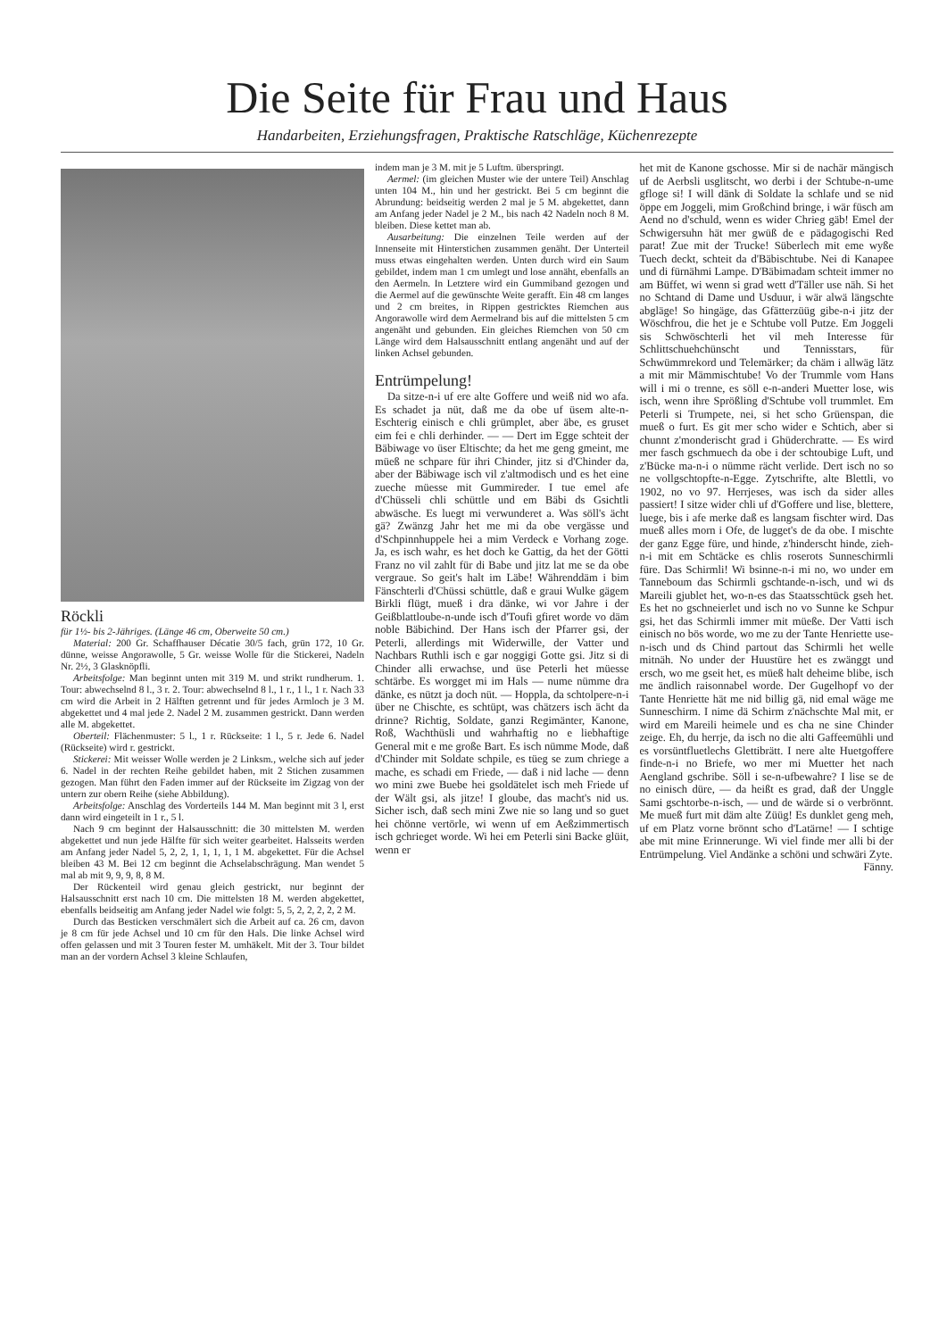Die Seite für Frau und Haus
Handarbeiten, Erziehungsfragen, Praktische Ratschläge, Küchenrezepte
Röckli
für 1½- bis 2-Jähriges. (Länge 46 cm, Oberweite 50 cm.)
Material: 200 Gr. Schaffhauser Décatie 30/5 fach, grün 172, 10 Gr. dünne, weisse Angorawolle, 5 Gr. weisse Wolle für die Stickerei, Nadeln Nr. 2½, 3 Glasknöpfli.
Arbeitsfolge: Man beginnt unten mit 319 M. und strikt rundherum. 1. Tour: abwechselnd 8 l., 3 r. 2. Tour: abwechselnd 8 l., 1 r., 1 l., 1 r. Nach 33 cm wird die Arbeit in 2 Hälften getrennt und für jedes Armloch je 3 M. abgekettet und 4 mal jede 2. Nadel 2 M. zusammen gestrickt. Dann werden alle M. abgekettet.
Oberteil: Flächenmuster: 5 l., 1 r. Rückseite: 1 l., 5 r. Jede 6. Nadel (Rückseite) wird r. gestrickt.
Stickerei: Mit weisser Wolle werden je 2 Linksm., welche sich auf jeder 6. Nadel in der rechten Reihe gebildet haben, mit 2 Stichen zusammen gezogen. Man führt den Faden immer auf der Rückseite im Zigzag von der untern zur obern Reihe (siehe Abbildung).
Arbeitsfolge: Anschlag des Vorderteils 144 M. Man beginnt mit 3 l, erst dann wird eingeteilt in 1 r., 5 l.
Nach 9 cm beginnt der Halsausschnitt: die 30 mittelsten M. werden abgekettet und nun jede Hälfte für sich weiter gearbeitet. Halsseits werden am Anfang jeder Nadel 5, 2, 2, 1, 1, 1, 1, 1 M. abgekettet. Für die Achsel bleiben 43 M. Bei 12 cm beginnt die Achselabschrägung. Man wendet 5 mal ab mit 9, 9, 9, 8, 8 M.
Der Rückenteil wird genau gleich gestrickt, nur beginnt der Halsausschnitt erst nach 10 cm. Die mittelsten 18 M. werden abgekettet, ebenfalls beidseitig am Anfang jeder Nadel wie folgt: 5, 5, 2, 2, 2, 2, 2 M.
Durch das Besticken verschmälert sich die Arbeit auf ca. 26 cm, davon je 8 cm für jede Achsel und 10 cm für den Hals. Die linke Achsel wird offen gelassen und mit 3 Touren fester M. umhäkelt. Mit der 3. Tour bildet man an der vordern Achsel 3 kleine Schlaufen,
indem man je 3 M. mit je 5 Luftm. überspringt.
Aermel: (im gleichen Muster wie der untere Teil) Anschlag unten 104 M., hin und her gestrickt. Bei 5 cm beginnt die Abrundung: beidseitig werden 2 mal je 5 M. abgekettet, dann am Anfang jeder Nadel je 2 M., bis nach 42 Nadeln noch 8 M. bleiben. Diese kettet man ab.
Ausarbeitung: Die einzelnen Teile werden auf der Innenseite mit Hinterstichen zusammen genäht. Der Unterteil muss etwas eingehalten werden. Unten durch wird ein Saum gebildet, indem man 1 cm umlegt und lose annäht, ebenfalls an den Aermeln. In Letztere wird ein Gummiband gezogen und die Aermel auf die gewünschte Weite gerafft. Ein 48 cm langes und 2 cm breites, in Rippen gestricktes Riemchen aus Angorawolle wird dem Aermelrand bis auf die mittelsten 5 cm angenäht und gebunden. Ein gleiches Riemchen von 50 cm Länge wird dem Halsausschnitt entlang angenäht und auf der linken Achsel gebunden.
Entrümpelung!
Da sitze-n-i uf ere alte Goffere und weiß nid wo afa. Es schadet ja nüt, daß me da obe uf üsem alte-n-Eschterig einisch e chli grümplet, aber äbe, es gruset eim fei e chli derhinder. — — Dert im Egge schteit der Bäbiwage vo üser Eltischte; da het me geng gmeint, me müeß ne schpare für ihri Chinder, jitz si d'Chinder da, aber der Bäbiwage isch vil z'altmodisch und es het eine zueche müesse mit Gummireder. I tue emel afe d'Chüsseli chli schüttle und em Bäbi ds Gsichtli abwäsche. Es luegt mi verwunderet a. Was söll's ächt gä? Zwänzg Jahr het me mi da obe vergässe und d'Schpinnhuppele hei a mim Verdeck e Vorhang zoge. Ja, es isch wahr, es het doch ke Gattig, da het der Götti Franz no vil zahlt für di Babe und jitz lat me se da obe vergraue. So geit's halt im Läbe! Währenddäm i bim Fänschterli d'Chüssi schüttle, daß e graui Wulke gägem Birkli flügt, mueß i dra dänke, wi vor Jahre i der Geißblattloube-n-unde isch d'Toufi gfiret worde vo däm noble Bäbichind. Der Hans isch der Pfarrer gsi, der Peterli, allerdings mit Widerwille, der Vatter und Nachbars Ruthli isch e gar noggigi Gotte gsi. Jitz si di Chinder alli erwachse, und üse Peterli het müesse schtärbe. Es worgget mi im Hals — nume nümme dra dänke, es nützt ja doch nüt. — Hoppla, da schtolpere-n-i über ne Chischte, es schtüpt, was chätzers isch ächt da drinne? Richtig, Soldate, ganzi Regimänter, Kanone, Roß, Wachthüsli und wahrhaftig no e liebhaftige General mit e me große Bart. Es isch nümme Mode, daß d'Chinder mit Soldate schpile, es tüeg se zum chriege a mache, es schadi em Friede, — daß i nid lache — denn wo mini zwe Buebe hei gsoldätelet isch meh Friede uf der Wält gsi, als jitze! I gloube, das macht's nid us. Sicher isch, daß sech mini Zwe nie so lang und so guet hei chönne vertörle, wi wenn uf em Aeßzimmertisch isch gchrieget worde. Wi hei em Peterli sini Backe glüit, wenn er
het mit de Kanone gschosse. Mir si de nachär mängisch uf de Aerbsli usglitscht, wo derbi i der Schtube-n-ume gfloge si! I will dänk di Soldate la schlafe und se nid öppe em Joggeli, mim Großchind bringe, i wär füsch am Aend no d'schuld, wenn es wider Chrieg gäb! Emel der Schwigersuhn hät mer gwüß de e pädagogischi Red parat! Zue mit der Trucke! Süberlech mit eme wyße Tuech deckt, schteit da d'Bäbischtube. Nei di Kanapee und di fürnähmi Lampe. D'Bäbimadam schteit immer no am Büffet, wi wenn si grad wett d'Täller use näh. Si het no Schtand di Dame und Usduur, i wär alwä längschte abgläge! So hingäge, das Gfätterzüüg gibe-n-i jitz der Wöschfrou, die het je e Schtube voll Putze. Em Joggeli sis Schwöschterli het vil meh Interesse für Schlittschuehchünscht und Tennisstars, für Schwümmrekord und Telemärker; da chäm i allwäg lätz a mit mir Mämmischtube! Vo der Trummle vom Hans will i mi o trenne, es söll e-n-anderi Muetter lose, wis isch, wenn ihre Sprößling d'Schtube voll trummlet. Em Peterli si Trumpete, nei, si het scho Grüenspan, die mueß o furt. Es git mer scho wider e Schtich, aber si chunnt z'monderischt grad i Ghüderchratte. — Es wird mer fasch gschmuech da obe i der schtoubige Luft, und z'Bücke ma-n-i o nümme rächt verlide. Dert isch no so ne vollgschtopfte-n-Egge. Zytschrifte, alte Blettli, vo 1902, no vo 97. Herrjeses, was isch da sider alles passiert! I sitze wider chli uf d'Goffere und lise, blettere, luege, bis i afe merke daß es langsam fischter wird. Das mueß alles morn i Ofe, de lugget's de da obe. I mischte der ganz Egge füre, und hinde, z'hinderscht hinde, zieh-n-i mit em Schtäcke es chlis roserots Sunneschirmli füre. Das Schirmli! Wi bsinne-n-i mi no, wo under em Tanneboum das Schirmli gschtande-n-isch, und wi ds Mareili gjublet het, wo-n-es das Staatsschtück gseh het. Es het no gschneierlet und isch no vo Sunne ke Schpur gsi, het das Schirmli immer mit müeße. Der Vatti isch einisch no bös worde, wo me zu der Tante Henriette use-n-isch und ds Chind partout das Schirmli het welle mitnäh. No under der Huustüre het es zwänggt und ersch, wo me gseit het, es müeß halt deheime blibe, isch me ändlich raisonnabel worde. Der Gugelhopf vo der Tante Henriette hät me nid billig gä, nid emal wäge me Sunneschirm. I nime dä Schirm z'nächschte Mal mit, er wird em Mareili heimele und es cha ne sine Chinder zeige. Eh, du herrje, da isch no die alti Gaffeemühli und es vorsüntfluetlechs Glettibrätt. I nere alte Huetgoffere finde-n-i no Briefe, wo mer mi Muetter het nach Aengland gschribe. Söll i se-n-ufbewahre? I lise se de no einisch düre, — da heißt es grad, daß der Unggle Sami gschtorbe-n-isch, — und de wärde si o verbrönnt. Me mueß furt mit däm alte Züüg! Es dunklet geng meh, uf em Platz vorne brönnt scho d'Latärne! — I schtige abe mit mine Erinnerunge. Wi viel finde mer alli bi der Entrümpelung. Viel Andänke a schöni und schwäri Zyte.
Fänny.